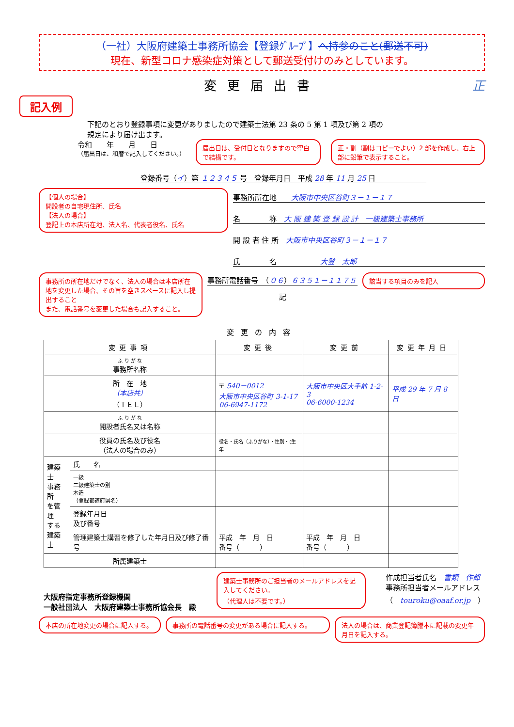（一社）大阪府建築士事務所協会【登録ｸﾞﾙｰﾌﾟ】へ持参のこと(郵送不可)
現在、新型コロナ感染症対策として郵送受付けのみとしています。
変更届出書 正
記入例
下記のとおり登録事項に変更がありましたので建築士法第 23 条の 5 第 1 項及び第 2 項の
規定により届け出ます。
令和　　年　　月　　日
（届出日は、和暦で記入してください。）
届出日は、受付日となりますので空白で結構です。
正・副（副はコピーでよい）2 部を作成し、右上部に鉛筆で表示すること。
登録番号（イ）第 １２３４５ 号　登録年月日　平成 28 年 11 月 25 日
【個人の場合】
開設者の自宅現住所、氏名
【法人の場合】
登記上の本店所在地、法人名、代表者役名、氏名
事務所所在地　　大阪市中央区谷町３－１－１７
名　　　　称　大 阪 建 築 登 録 設 計　一級建築士事務所
開 設 者 住 所　大阪市中央区谷町３－１－１７
氏　　　　名　　　　　　大登　太郎
事務所の所在地だけでなく、法人の場合は本店所在地を変更した場合、その旨を空きスペースに記入し提出すること
また、電話番号を変更した場合も記入すること。
事務所電話番号　（０６）６３５１－１１７５
記
該当する項目のみを記入
変更の内容
| 変更事項 | | 変更後 | 変更前 | 変更年月日 |
| --- | --- | --- | --- | --- |
| ふ り が な 事務所名称 | | | | |
| 所 在 地 （本店共） （ＴＥＬ） | | 〒 540－0012 大阪市中央区谷町 3-1-17 06-6947-1172 | 大阪市中央区大手前 1-2-3 06-6000-1234 | 平成 29 年 7 月 8 日 |
| ふ り が な 開設者氏名又は名称 | | | | |
| 役員の氏名及び役名 （法人の場合のみ） | | 役名・氏名（ふりがな）・性別・(生年 | | |
| 建築士 事務所 を管理 する 建築士 | 氏 名 | | | |
| | 一級 二級建築士の別 木造 （登録都道府県名） | | | |
| | 登録年月日 及び番号 | | | |
| | 管理建築士講習を修了した年月日及び修了番号 | 平成 年 月 日 番号（ ） | 平成 年 月 日 番号（ ） | |
| 所属建築士 | | | | |
大阪府指定事務所登録機関
一般社団法人　大阪府建築士事務所協会長　殿
建築士事務所のご担当者のメールアドレスを記入してください。
（代理人は不要です。）
作成担当者氏名　書類　作郎
事務所担当者メールアドレス
（　touroku@oaaf.or.jp　）
本店の所在地変更の場合に記入する。 事務所の電話番号の変更がある場合に記入する。 法人の場合は、商業登記簿謄本に記載の変更年月日を記入する。